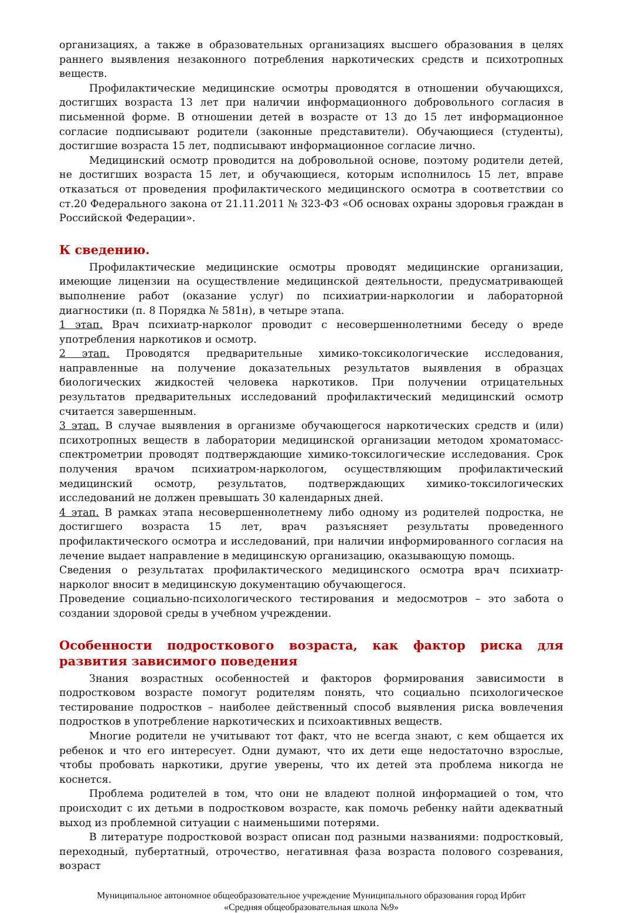организациях, а также в образовательных организациях высшего образования в целях раннего выявления незаконного потребления наркотических средств и психотропных веществ.
Профилактические медицинские осмотры проводятся в отношении обучающихся, достигших возраста 13 лет при наличии информационного добровольного согласия в письменной форме. В отношении детей в возрасте от 13 до 15 лет информационное согласие подписывают родители (законные представители). Обучающиеся (студенты), достигшие возраста 15 лет, подписывают информационное согласие лично.
Медицинский осмотр проводится на добровольной основе, поэтому родители детей, не достигших возраста 15 лет, и обучающиеся, которым исполнилось 15 лет, вправе отказаться от проведения профилактического медицинского осмотра в соответствии со ст.20 Федерального закона от 21.11.2011 № 323-ФЗ «Об основах охраны здоровья граждан в Российской Федерации».
К сведению.
Профилактические медицинские осмотры проводят медицинские организации, имеющие лицензии на осуществление медицинской деятельности, предусматривающей выполнение работ (оказание услуг) по психиатрии-наркологии и лабораторной диагностики (п. 8 Порядка № 581н), в четыре этапа.
1 этап. Врач психиатр-нарколог проводит с несовершеннолетними беседу о вреде употребления наркотиков и осмотр.
2 этап. Проводятся предварительные химико-токсикологические исследования, направленные на получение доказательных результатов выявления в образцах биологических жидкостей человека наркотиков. При получении отрицательных результатов предварительных исследований профилактический медицинский осмотр считается завершенным.
3 этап. В случае выявления в организме обучающегося наркотических средств и (или) психотропных веществ в лаборатории медицинской организации методом хроматомасс-спектрометрии проводят подтверждающие химико-токсилогические исследования. Срок получения врачом психиатром-наркологом, осуществляющим профилактический медицинский осмотр, результатов, подтверждающих химико-токсилогических исследований не должен превышать 30 календарных дней.
4 этап. В рамках этапа несовершеннолетнему либо одному из родителей подростка, не достигшего возраста 15 лет, врач разъясняет результаты проведенного профилактического осмотра и исследований, при наличии информированного согласия на лечение выдает направление в медицинскую организацию, оказывающую помощь.
Сведения о результатах профилактического медицинского осмотра врач психиатр-нарколог вносит в медицинскую документацию обучающегося.
Проведение социально-психологического тестирования и медосмотров – это забота о создании здоровой среды в учебном учреждении.
Особенности подросткового возраста, как фактор риска для развития зависимого поведения
Знания возрастных особенностей и факторов формирования зависимости в подростковом возрасте помогут родителям понять, что социально психологическое тестирование подростков – наиболее действенный способ выявления риска вовлечения подростков в употребление наркотических и психоактивных веществ.
Многие родители не учитывают тот факт, что не всегда знают, с кем общается их ребенок и что его интересует. Одни думают, что их дети еще недостаточно взрослые, чтобы пробовать наркотики, другие уверены, что их детей эта проблема никогда не коснется.
Проблема родителей в том, что они не владеют полной информацией о том, что происходит с их детьми в подростковом возрасте, как помочь ребенку найти адекватный выход из проблемной ситуации с наименьшими потерями.
В литературе подростковой возраст описан под разными названиями: подростковый, переходный, пубертатный, отрочество, негативная фаза возраста полового созревания, возраст
Муниципальное автономное общеобразовательное учреждение Муниципального образования город Ирбит
«Средняя общеобразовательная школа №9»